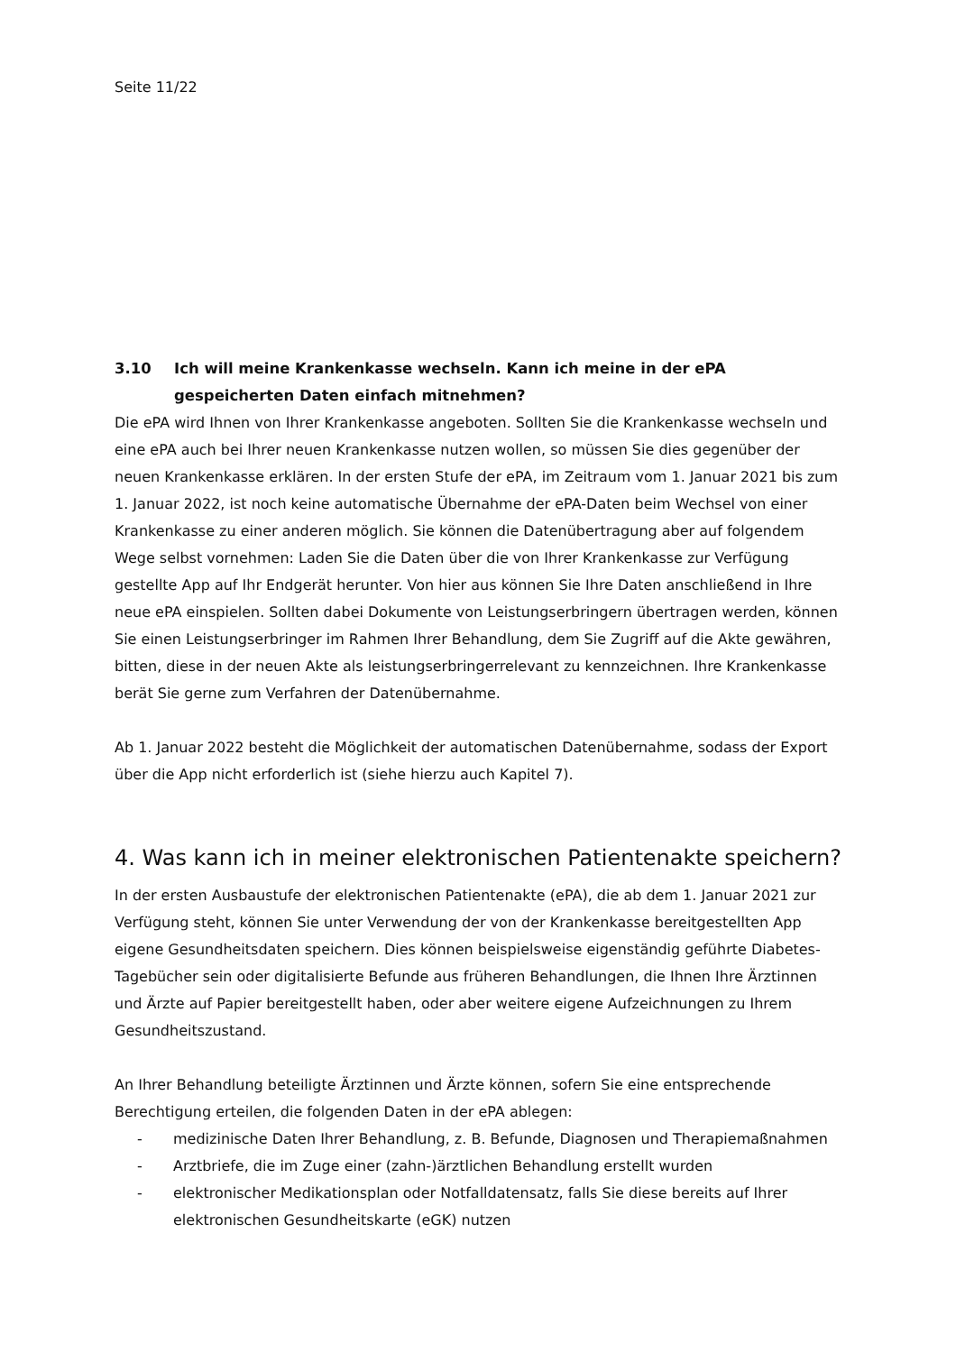Seite 11/22
3.10 Ich will meine Krankenkasse wechseln. Kann ich meine in der ePA gespeicherten Daten einfach mitnehmen?
Die ePA wird Ihnen von Ihrer Krankenkasse angeboten. Sollten Sie die Krankenkasse wechseln und eine ePA auch bei Ihrer neuen Krankenkasse nutzen wollen, so müssen Sie dies gegenüber der neuen Krankenkasse erklären. In der ersten Stufe der ePA, im Zeitraum vom 1. Januar 2021 bis zum 1. Januar 2022, ist noch keine automatische Übernahme der ePA-Daten beim Wechsel von einer Krankenkasse zu einer anderen möglich. Sie können die Datenübertragung aber auf folgendem Wege selbst vornehmen: Laden Sie die Daten über die von Ihrer Krankenkasse zur Verfügung gestellte App auf Ihr Endgerät herunter. Von hier aus können Sie Ihre Daten anschließend in Ihre neue ePA einspielen. Sollten dabei Dokumente von Leistungserbringern übertragen werden, können Sie einen Leistungserbringer im Rahmen Ihrer Behandlung, dem Sie Zugriff auf die Akte gewähren, bitten, diese in der neuen Akte als leistungserbringerrelevant zu kennzeichnen. Ihre Krankenkasse berät Sie gerne zum Verfahren der Datenübernahme.
Ab 1. Januar 2022 besteht die Möglichkeit der automatischen Datenübernahme, sodass der Export über die App nicht erforderlich ist (siehe hierzu auch Kapitel 7).
4. Was kann ich in meiner elektronischen Patientenakte speichern?
In der ersten Ausbaustufe der elektronischen Patientenakte (ePA), die ab dem 1. Januar 2021 zur Verfügung steht, können Sie unter Verwendung der von der Krankenkasse bereitgestellten App eigene Gesundheitsdaten speichern. Dies können beispielsweise eigenständig geführte Diabetes-Tagebücher sein oder digitalisierte Befunde aus früheren Behandlungen, die Ihnen Ihre Ärztinnen und Ärzte auf Papier bereitgestellt haben, oder aber weitere eigene Aufzeichnungen zu Ihrem Gesundheitszustand.
An Ihrer Behandlung beteiligte Ärztinnen und Ärzte können, sofern Sie eine entsprechende Berechtigung erteilen, die folgenden Daten in der ePA ablegen:
- medizinische Daten Ihrer Behandlung, z. B. Befunde, Diagnosen und Therapiemaßnahmen
- Arztbriefe, die im Zuge einer (zahn-)ärztlichen Behandlung erstellt wurden
- elektronischer Medikationsplan oder Notfalldatensatz, falls Sie diese bereits auf Ihrer elektronischen Gesundheitskarte (eGK) nutzen